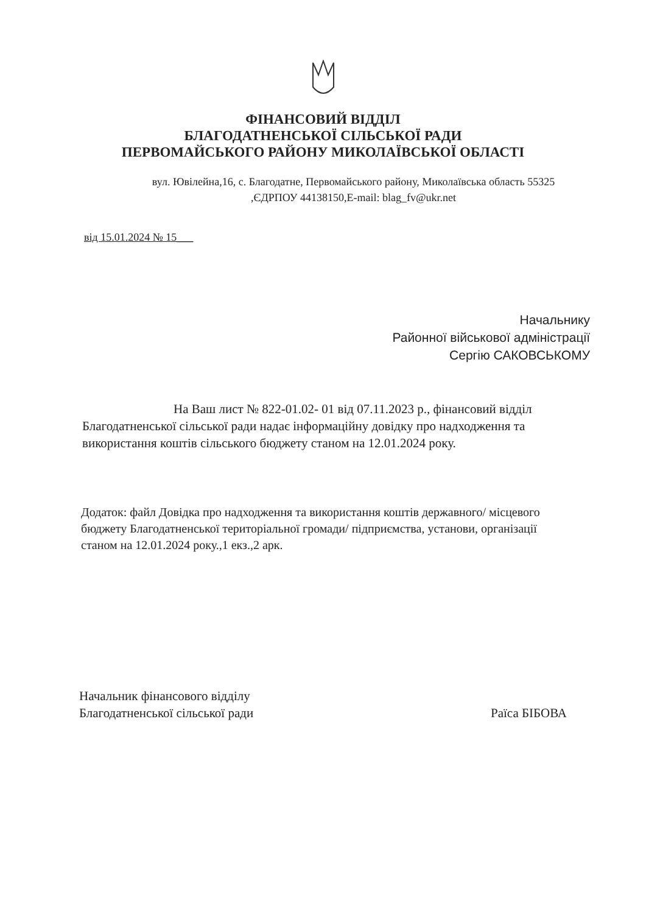ФІНАНСОВИЙ ВІДДІЛ
БЛАГОДАТНЕНСЬКОЇ СІЛЬСЬКОЇ РАДИ
ПЕРВОМАЙСЬКОГО РАЙОНУ МИКОЛАЇВСЬКОЇ ОБЛАСТІ
вул. Ювілейна,16, с. Благодатне, Первомайського району, Миколаївська область 55325
,ЄДРПОУ 44138150,E-mail: blag_fv@ukr.net
від 15.01.2024 № 15___
Начальнику
Районної військової адміністрації
Сергію САКОВСЬКОМУ
На Ваш лист № 822-01.02- 01 від 07.11.2023 р., фінансовий відділ Благодатненської сільської ради надає інформаційну довідку про надходження та використання коштів сільського бюджету станом на 12.01.2024 року.
Додаток: файл Довідка про надходження та використання коштів державного/ місцевого бюджету Благодатненської територіальної громади/ підприємства, установи, організації станом на 12.01.2024 року.,1 екз.,2 арк.
Начальник фінансового відділу
Благодатненської сільської ради
Раїса БІБОВА